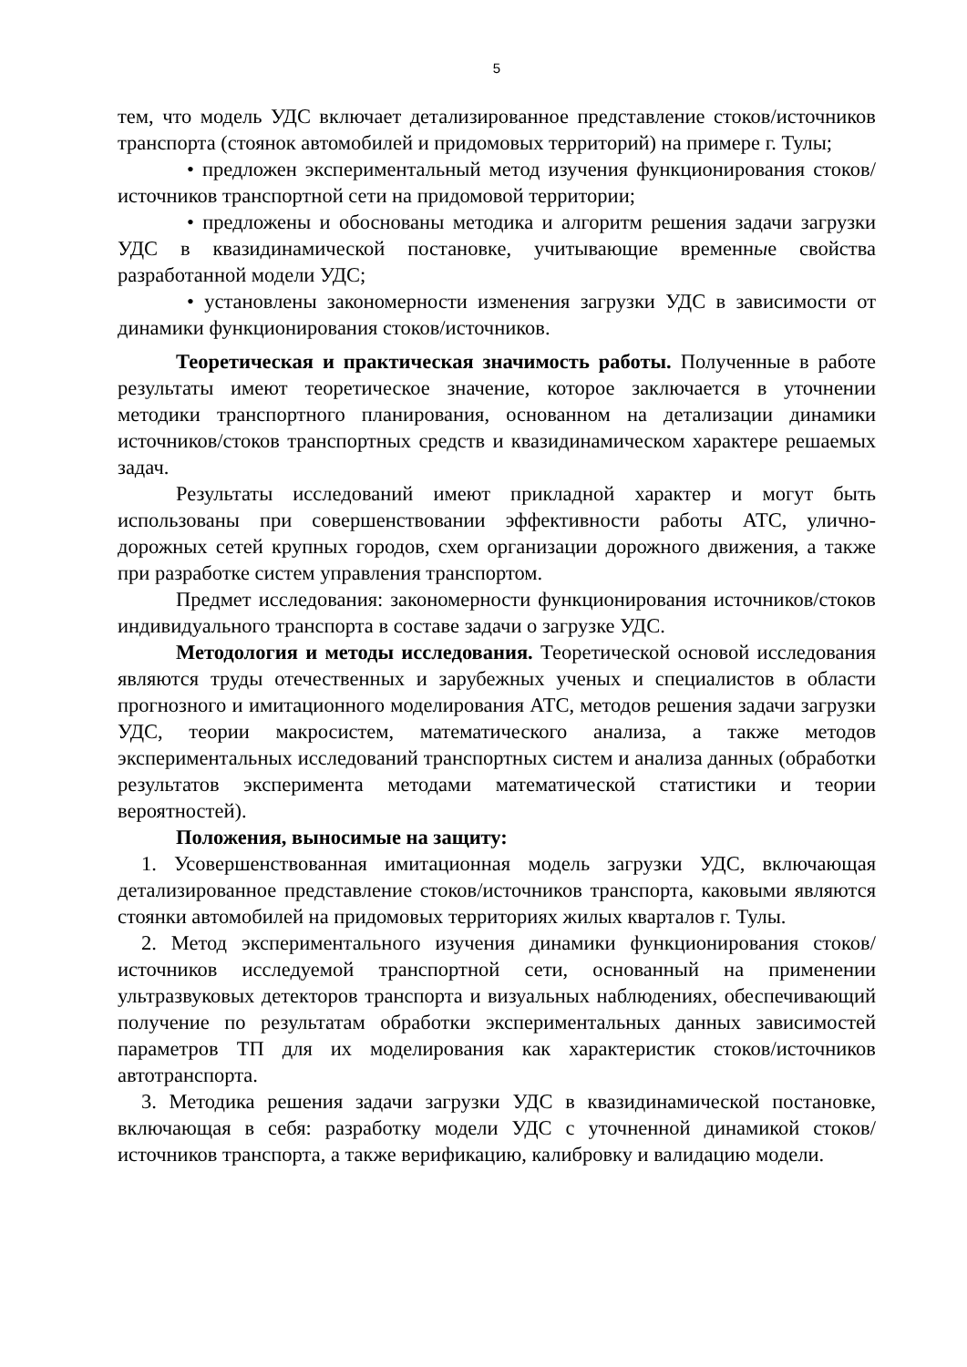5
тем, что модель УДС включает детализированное представление стоков/источников транспорта (стоянок автомобилей и придомовых территорий) на примере г. Тулы;
• предложен экспериментальный метод изучения функционирования стоков/источников транспортной сети на придомовой территории;
• предложены и обоснованы методика и алгоритм решения задачи загрузки УДС в квазидинамической постановке, учитывающие временные свойства разработанной модели УДС;
• установлены закономерности изменения загрузки УДС в зависимости от динамики функционирования стоков/источников.
Теоретическая и практическая значимость работы. Полученные в работе результаты имеют теоретическое значение, которое заключается в уточнении методики транспортного планирования, основанном на детализации динамики источников/стоков транспортных средств и квазидинамическом характере решаемых задач.
Результаты исследований имеют прикладной характер и могут быть использованы при совершенствовании эффективности работы АТС, улично-дорожных сетей крупных городов, схем организации дорожного движения, а также при разработке систем управления транспортом.
Предмет исследования: закономерности функционирования источников/стоков индивидуального транспорта в составе задачи о загрузке УДС.
Методология и методы исследования. Теоретической основой исследования являются труды отечественных и зарубежных ученых и специалистов в области прогнозного и имитационного моделирования АТС, методов решения задачи загрузки УДС, теории макросистем, математического анализа, а также методов экспериментальных исследований транспортных систем и анализа данных (обработки результатов эксперимента методами математической статистики и теории вероятностей).
Положения, выносимые на защиту:
1. Усовершенствованная имитационная модель загрузки УДС, включающая детализированное представление стоков/источников транспорта, каковыми являются стоянки автомобилей на придомовых территориях жилых кварталов г. Тулы.
2. Метод экспериментального изучения динамики функционирования стоков/источников исследуемой транспортной сети, основанный на применении ультразвуковых детекторов транспорта и визуальных наблюдениях, обеспечивающий получение по результатам обработки экспериментальных данных зависимостей параметров ТП для их моделирования как характеристик стоков/источников автотранспорта.
3. Методика решения задачи загрузки УДС в квазидинамической постановке, включающая в себя: разработку модели УДС с уточненной динамикой стоков/источников транспорта, а также верификацию, калибровку и валидацию модели.